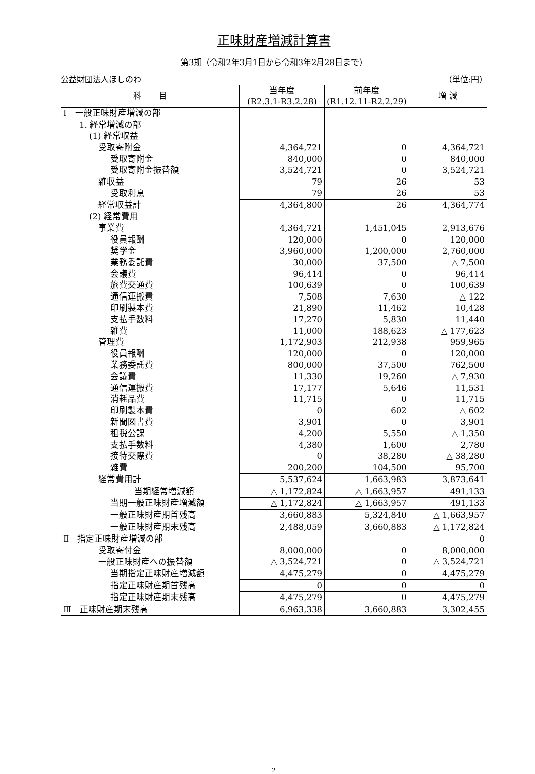正味財産増減計算書
第3期（令和2年3月1日から令和3年2月28日まで）
公益財団法人ほしのわ （単位:円）
| 科 目 | 当年度 (R2.3.1-R3.2.28) | 前年度 (R1.12.11-R2.2.29) | 増 減 |
| --- | --- | --- | --- |
| Ⅰ 一般正味財産増減の部 | | | |
| 1. 経常増減の部 | | | |
| (1) 経常収益 | | | |
| 受取寄附金 | 4,364,721 | 0 | 4,364,721 |
| 受取寄附金 | 840,000 | 0 | 840,000 |
| 受取寄附金振替額 | 3,524,721 | 0 | 3,524,721 |
| 雑収益 | 79 | 26 | 53 |
| 受取利息 | 79 | 26 | 53 |
| 経常収益計 | 4,364,800 | 26 | 4,364,774 |
| (2) 経常費用 | | | |
| 事業費 | 4,364,721 | 1,451,045 | 2,913,676 |
| 役員報酬 | 120,000 | 0 | 120,000 |
| 奨学金 | 3,960,000 | 1,200,000 | 2,760,000 |
| 業務委託費 | 30,000 | 37,500 | △ 7,500 |
| 会議費 | 96,414 | 0 | 96,414 |
| 旅費交通費 | 100,639 | 0 | 100,639 |
| 通信運搬費 | 7,508 | 7,630 | △ 122 |
| 印刷製本費 | 21,890 | 11,462 | 10,428 |
| 支払手数料 | 17,270 | 5,830 | 11,440 |
| 雑費 | 11,000 | 188,623 | △ 177,623 |
| 管理費 | 1,172,903 | 212,938 | 959,965 |
| 役員報酬 | 120,000 | 0 | 120,000 |
| 業務委託費 | 800,000 | 37,500 | 762,500 |
| 会議費 | 11,330 | 19,260 | △ 7,930 |
| 通信運搬費 | 17,177 | 5,646 | 11,531 |
| 消耗品費 | 11,715 | 0 | 11,715 |
| 印刷製本費 | 0 | 602 | △ 602 |
| 新聞図書費 | 3,901 | 0 | 3,901 |
| 租税公課 | 4,200 | 5,550 | △ 1,350 |
| 支払手数料 | 4,380 | 1,600 | 2,780 |
| 接待交際費 | 0 | 38,280 | △ 38,280 |
| 雑費 | 200,200 | 104,500 | 95,700 |
| 経常費用計 | 5,537,624 | 1,663,983 | 3,873,641 |
| 当期経常増減額 | △ 1,172,824 | △ 1,663,957 | 491,133 |
| 当期一般正味財産増減額 | △ 1,172,824 | △ 1,663,957 | 491,133 |
| 一般正味財産期首残高 | 3,660,883 | 5,324,840 | △ 1,663,957 |
| 一般正味財産期末残高 | 2,488,059 | 3,660,883 | △ 1,172,824 |
| Ⅱ 指定正味財産増減の部 | | | 0 |
| 受取寄付金 | 8,000,000 | 0 | 8,000,000 |
| 一般正味財産への振替額 | △ 3,524,721 | 0 | △ 3,524,721 |
| 当期指定正味財産増減額 | 4,475,279 | 0 | 4,475,279 |
| 指定正味財産期首残高 | 0 | 0 | 0 |
| 指定正味財産期末残高 | 4,475,279 | 0 | 4,475,279 |
| Ⅲ 正味財産期末残高 | 6,963,338 | 3,660,883 | 3,302,455 |
2